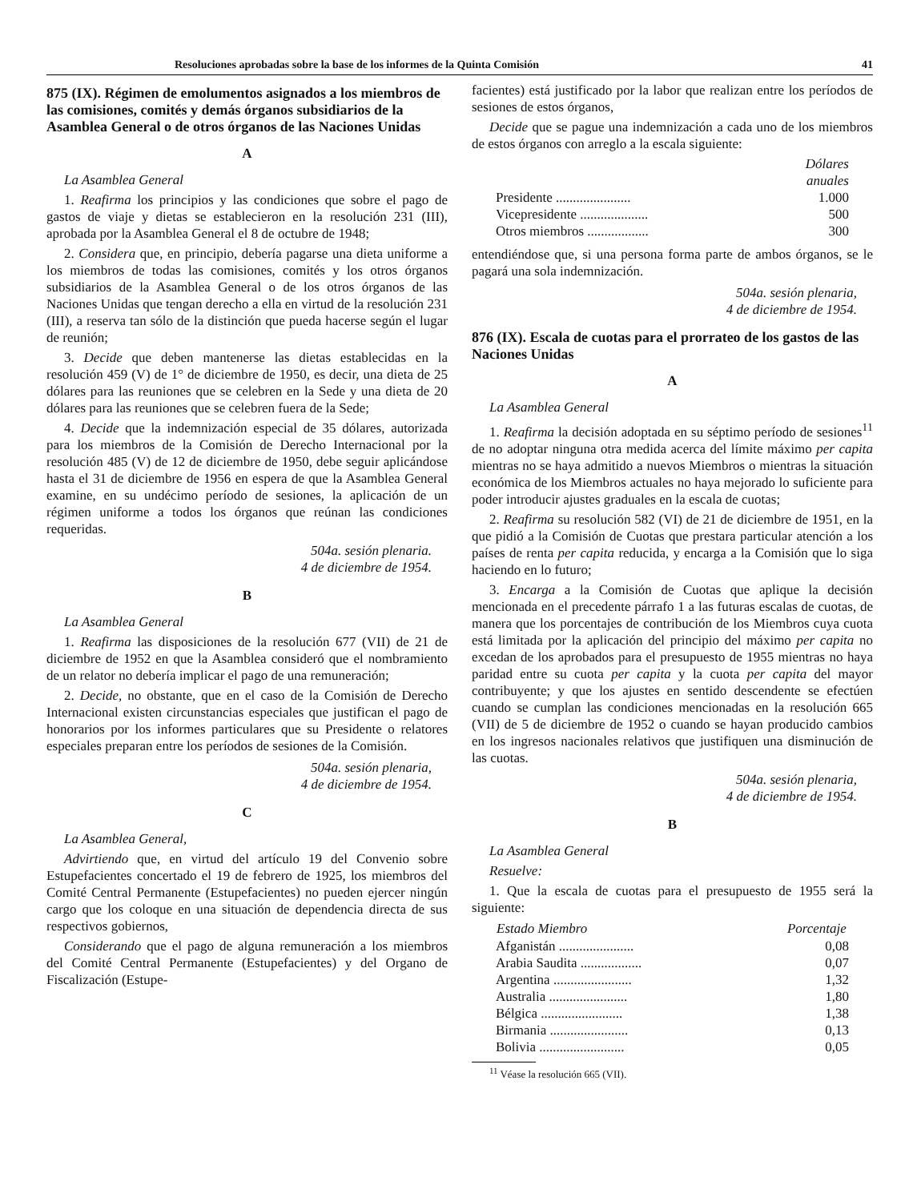Resoluciones aprobadas sobre la base de los informes de la Quinta Comisión 41
875 (IX). Régimen de emolumentos asignados a los miembros de las comisiones, comités y demás órganos subsidiarios de la Asamblea General o de otros órganos de las Naciones Unidas
A
La Asamblea General
1. Reafirma los principios y las condiciones que sobre el pago de gastos de viaje y dietas se establecieron en la resolución 231 (III), aprobada por la Asamblea General el 8 de octubre de 1948;
2. Considera que, en principio, debería pagarse una dieta uniforme a los miembros de todas las comisiones, comités y los otros órganos subsidiarios de la Asamblea General o de los otros órganos de las Naciones Unidas que tengan derecho a ella en virtud de la resolución 231 (III), a reserva tan sólo de la distinción que pueda hacerse según el lugar de reunión;
3. Decide que deben mantenerse las dietas establecidas en la resolución 459 (V) de 1° de diciembre de 1950, es decir, una dieta de 25 dólares para las reuniones que se celebren en la Sede y una dieta de 20 dólares para las reuniones que se celebren fuera de la Sede;
4. Decide que la indemnización especial de 35 dólares, autorizada para los miembros de la Comisión de Derecho Internacional por la resolución 485 (V) de 12 de diciembre de 1950, debe seguir aplicándose hasta el 31 de diciembre de 1956 en espera de que la Asamblea General examine, en su undécimo período de sesiones, la aplicación de un régimen uniforme a todos los órganos que reúnan las condiciones requeridas.
504a. sesión plenaria.
4 de diciembre de 1954.
B
La Asamblea General
1. Reafirma las disposiciones de la resolución 677 (VII) de 21 de diciembre de 1952 en que la Asamblea consideró que el nombramiento de un relator no debería implicar el pago de una remuneración;
2. Decide, no obstante, que en el caso de la Comisión de Derecho Internacional existen circunstancias especiales que justifican el pago de honorarios por los informes particulares que su Presidente o relatores especiales preparan entre los períodos de sesiones de la Comisión.
504a. sesión plenaria,
4 de diciembre de 1954.
C
La Asamblea General,
Advirtiendo que, en virtud del artículo 19 del Convenio sobre Estupefacientes concertado el 19 de febrero de 1925, los miembros del Comité Central Permanente (Estupefacientes) no pueden ejercer ningún cargo que los coloque en una situación de dependencia directa de sus respectivos gobiernos,
Considerando que el pago de alguna remuneración a los miembros del Comité Central Permanente (Estupefacientes) y del Organo de Fiscalización (Estupe-
facientes) está justificado por la labor que realizan entre los períodos de sesiones de estos órganos,
Decide que se pague una indemnización a cada uno de los miembros de estos órganos con arreglo a la escala siguiente:
| | Dólares anuales |
| Presidente ...................... | 1.000 |
| Vicepresidente .................... | 500 |
| Otros miembros .................. | 300 |
entendiéndose que, si una persona forma parte de ambos órganos, se le pagará una sola indemnización.
504a. sesión plenaria,
4 de diciembre de 1954.
876 (IX). Escala de cuotas para el prorrateo de los gastos de las Naciones Unidas
A
La Asamblea General
1. Reafirma la decisión adoptada en su séptimo período de sesiones<sup>11</sup> de no adoptar ninguna otra medida acerca del límite máximo per capita mientras no se haya admitido a nuevos Miembros o mientras la situación económica de los Miembros actuales no haya mejorado lo suficiente para poder introducir ajustes graduales en la escala de cuotas;
2. Reafirma su resolución 582 (VI) de 21 de diciembre de 1951, en la que pidió a la Comisión de Cuotas que prestara particular atención a los países de renta per capita reducida, y encarga a la Comisión que lo siga haciendo en lo futuro;
3. Encarga a la Comisión de Cuotas que aplique la decisión mencionada en el precedente párrafo 1 a las futuras escalas de cuotas, de manera que los porcentajes de contribución de los Miembros cuya cuota está limitada por la aplicación del principio del máximo per capita no excedan de los aprobados para el presupuesto de 1955 mientras no haya paridad entre su cuota per capita y la cuota per capita del mayor contribuyente; y que los ajustes en sentido descendente se efectúen cuando se cumplan las condiciones mencionadas en la resolución 665 (VII) de 5 de diciembre de 1952 o cuando se hayan producido cambios en los ingresos nacionales relativos que justifiquen una disminución de las cuotas.
504a. sesión plenaria,
4 de diciembre de 1954.
B
La Asamblea General
Resuelve:
1. Que la escala de cuotas para el presupuesto de 1955 será la siguiente:
| Estado Miembro | Porcentaje |
| --- | --- |
| Afganistán ...................... | 0,08 |
| Arabia Saudita .................. | 0,07 |
| Argentina ....................... | 1,32 |
| Australia ....................... | 1,80 |
| Bélgica ........................ | 1,38 |
| Birmania ....................... | 0,13 |
| Bolivia ......................... | 0,05 |
<sup>11</sup> Véase la resolución 665 (VII).